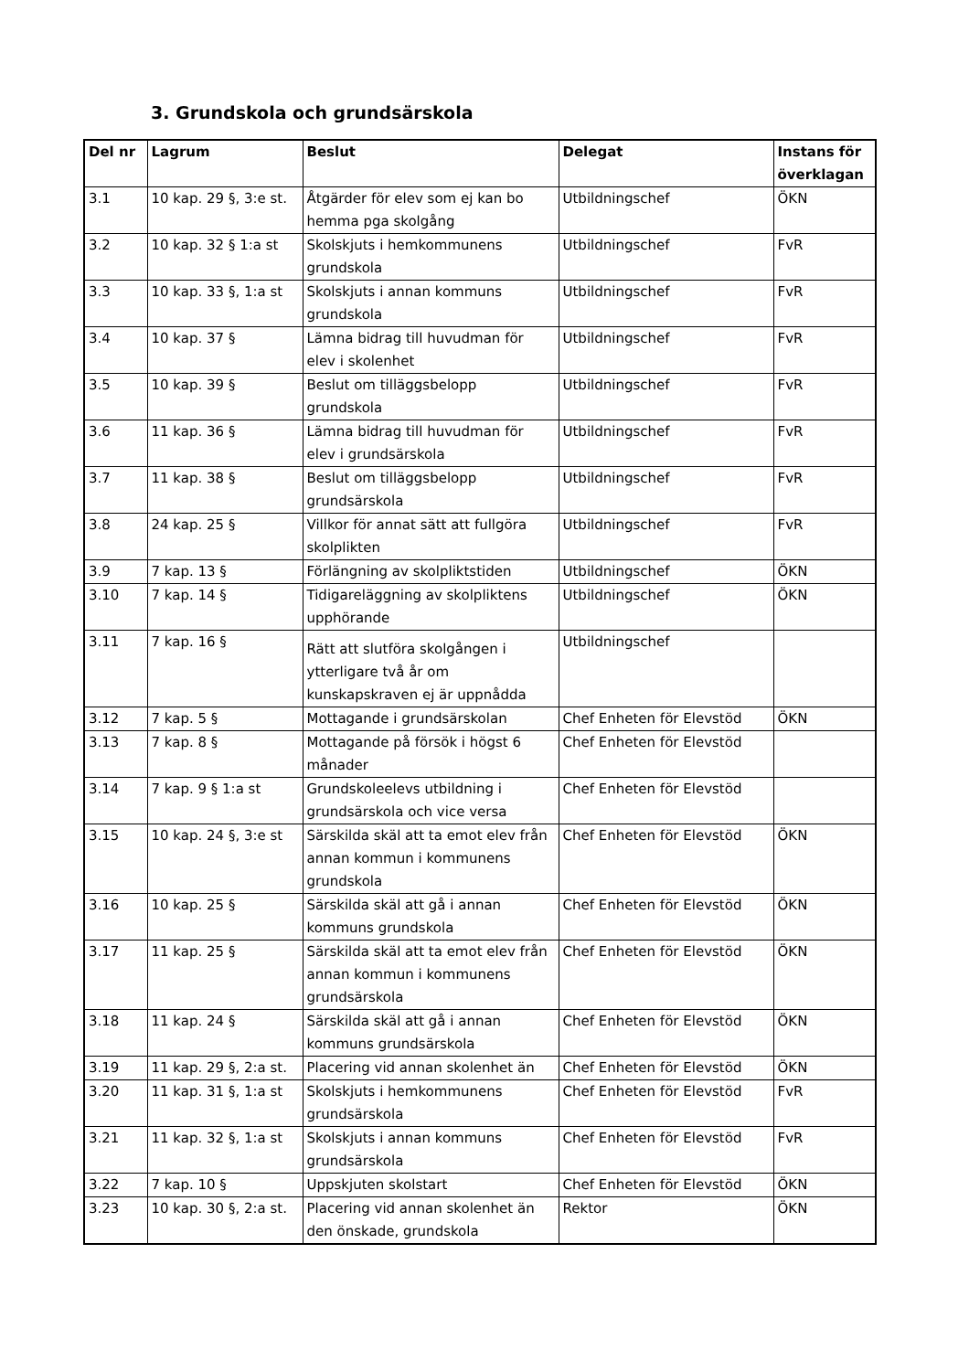3. Grundskola och grundsärskola
| Del nr | Lagrum | Beslut | Delegat | Instans för överklagan |
| --- | --- | --- | --- | --- |
| 3.1 | 10 kap. 29 §, 3:e st. | Åtgärder för elev som ej kan bo hemma pga skolgång | Utbildningschef | ÖKN |
| 3.2 | 10 kap. 32 § 1:a st | Skolskjuts i hemkommunens grundskola | Utbildningschef | FvR |
| 3.3 | 10 kap. 33 §, 1:a st | Skolskjuts i annan kommuns grundskola | Utbildningschef | FvR |
| 3.4 | 10 kap. 37 § | Lämna bidrag till huvudman för elev i skolenhet | Utbildningschef | FvR |
| 3.5 | 10 kap. 39 § | Beslut om tilläggsbelopp grundskola | Utbildningschef | FvR |
| 3.6 | 11 kap. 36 § | Lämna bidrag till huvudman för elev i grundsärskola | Utbildningschef | FvR |
| 3.7 | 11 kap. 38 § | Beslut om tilläggsbelopp grundsärskola | Utbildningschef | FvR |
| 3.8 | 24 kap. 25 § | Villkor för annat sätt att fullgöra skolplikten | Utbildningschef | FvR |
| 3.9 | 7 kap. 13 § | Förlängning av skolpliktstiden | Utbildningschef | ÖKN |
| 3.10 | 7 kap. 14 § | Tidigareläggning av skolpliktens upphörande | Utbildningschef | ÖKN |
| 3.11 | 7 kap. 16 § | Rätt att slutföra skolgången i ytterligare två år om kunskapskraven ej är uppnådda | Utbildningschef | |
| 3.12 | 7 kap. 5 § | Mottagande i grundsärskolan | Chef Enheten för Elevstöd | ÖKN |
| 3.13 | 7 kap. 8 § | Mottagande på försök i högst 6 månader | Chef Enheten för Elevstöd | |
| 3.14 | 7 kap. 9 § 1:a st | Grundskoleelevs utbildning i grundsärskola och vice versa | Chef Enheten för Elevstöd | |
| 3.15 | 10 kap. 24 §, 3:e st | Särskilda skäl att ta emot elev från annan kommun i kommunens grundskola | Chef Enheten för Elevstöd | ÖKN |
| 3.16 | 10 kap. 25 § | Särskilda skäl att gå i annan kommuns grundskola | Chef Enheten för Elevstöd | ÖKN |
| 3.17 | 11 kap. 25 § | Särskilda skäl att ta emot elev från annan kommun i kommunens grundsärskola | Chef Enheten för Elevstöd | ÖKN |
| 3.18 | 11 kap. 24 § | Särskilda skäl att gå i annan kommuns grundsärskola | Chef Enheten för Elevstöd | ÖKN |
| 3.19 | 11 kap. 29 §, 2:a st. | Placering vid annan skolenhet än | Chef Enheten för Elevstöd | ÖKN |
| 3.20 | 11 kap. 31 §, 1:a st | Skolskjuts i hemkommunens grundsärskola | Chef Enheten för Elevstöd | FvR |
| 3.21 | 11 kap. 32 §, 1:a st | Skolskjuts i annan kommuns grundsärskola | Chef Enheten för Elevstöd | FvR |
| 3.22 | 7 kap. 10 § | Uppskjuten skolstart | Chef Enheten för Elevstöd | ÖKN |
| 3.23 | 10 kap. 30 §, 2:a st. | Placering vid annan skolenhet än den önskade, grundskola | Rektor | ÖKN |